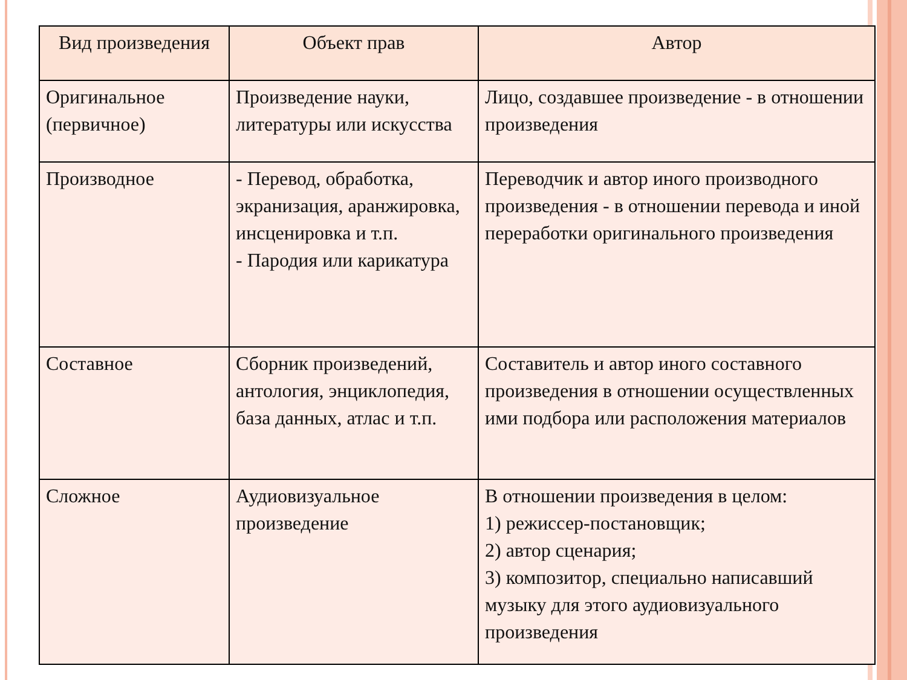| Вид произведения | Объект прав | Автор |
| --- | --- | --- |
| Оригинальное (первичное) | Произведение науки, литературы или искусства | Лицо, создавшее произведение - в отношении произведения |
| Производное | - Перевод, обработка, экранизация, аранжировка, инсценировка и т.п. - Пародия или карикатура | Переводчик и автор иного производного произведения - в отношении перевода и иной переработки оригинального произведения |
| Составное | Сборник произведений, антология, энциклопедия, база данных, атлас и т.п. | Составитель и автор иного составного произведения в отношении осуществленных ими подбора или расположения материалов |
| Сложное | Аудиовизуальное произведение | В отношении произведения в целом: 1) режиссер-постановщик; 2) автор сценария; 3) композитор, специально написавший музыку для этого аудиовизуального произведения |